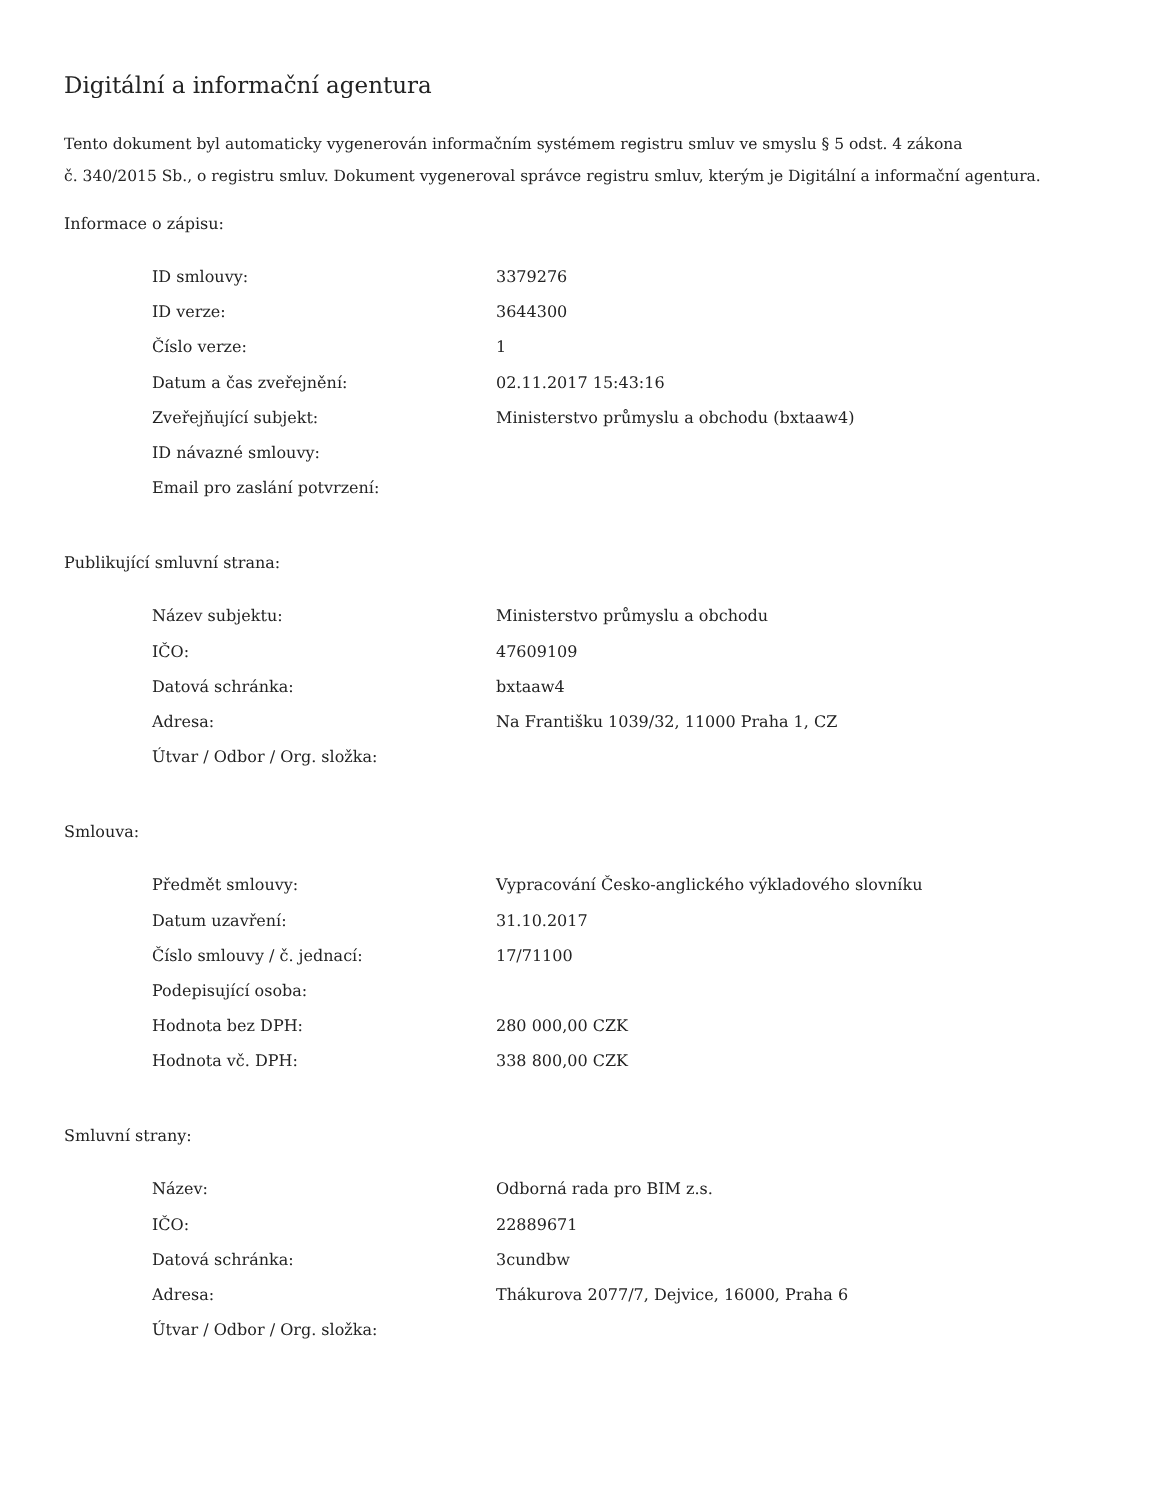Digitální a informační agentura
Tento dokument byl automaticky vygenerován informačním systémem registru smluv ve smyslu § 5 odst. 4 zákona
č. 340/2015 Sb., o registru smluv. Dokument vygeneroval správce registru smluv, kterým je Digitální a informační agentura.
Informace o zápisu:
| ID smlouvy: | 3379276 |
| ID verze: | 3644300 |
| Číslo verze: | 1 |
| Datum a čas zveřejnění: | 02.11.2017 15:43:16 |
| Zveřejňující subjekt: | Ministerstvo průmyslu a obchodu (bxtaaw4) |
| ID návazné smlouvy: | |
| Email pro zaslání potvrzení: | |
Publikující smluvní strana:
| Název subjektu: | Ministerstvo průmyslu a obchodu |
| IČO: | 47609109 |
| Datová schránka: | bxtaaw4 |
| Adresa: | Na Františku 1039/32, 11000 Praha 1, CZ |
| Útvar / Odbor / Org. složka: | |
Smlouva:
| Předmět smlouvy: | Vypracování Česko-anglického výkladového slovníku |
| Datum uzavření: | 31.10.2017 |
| Číslo smlouvy / č. jednací: | 17/71100 |
| Podepisující osoba: | |
| Hodnota bez DPH: | 280 000,00 CZK |
| Hodnota vč. DPH: | 338 800,00 CZK |
Smluvní strany:
| Název: | Odborná rada pro BIM z.s. |
| IČO: | 22889671 |
| Datová schránka: | 3cundbw |
| Adresa: | Thákurova 2077/7, Dejvice, 16000, Praha 6 |
| Útvar / Odbor / Org. složka: | |